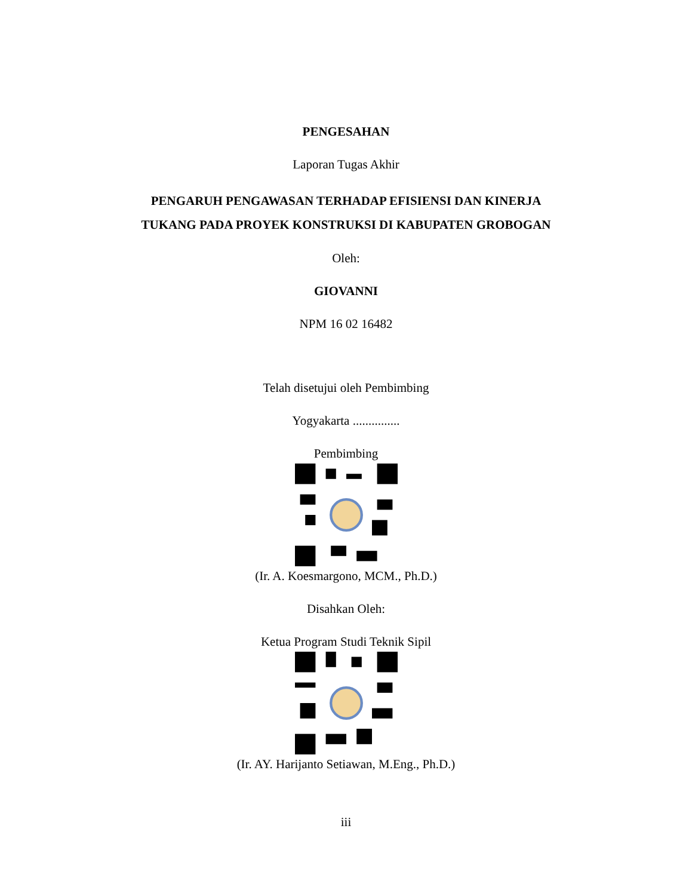PENGESAHAN
Laporan Tugas Akhir
PENGARUH PENGAWASAN TERHADAP EFISIENSI DAN KINERJA
TUKANG PADA PROYEK KONSTRUKSI DI KABUPATEN GROBOGAN
Oleh:
GIOVANNI
NPM 16 02 16482
Telah disetujui oleh Pembimbing
Yogyakarta ...............
Pembimbing
(Ir. A. Koesmargono, MCM., Ph.D.)
Disahkan Oleh:
Ketua Program Studi Teknik Sipil
(Ir. AY. Harijanto Setiawan, M.Eng., Ph.D.)
iii